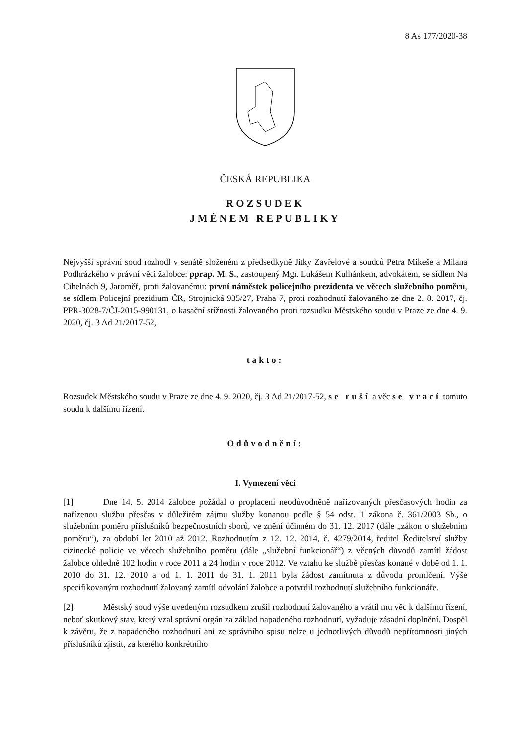8 As 177/2020-38
ČESKÁ REPUBLIKA
ROZSUDEK
JMÉNEM REPUBLIKY
Nejvyšší správní soud rozhodl v senátě složeném z předsedkyně Jitky Zavřelové a soudců Petra Mikeše a Milana Podhrázkého v právní věci žalobce: pprap. M. S., zastoupený Mgr. Lukášem Kulhánkem, advokátem, se sídlem Na Cihelnách 9, Jaroměř, proti žalovanému: první náměstek policejního prezidenta ve věcech služebního poměru, se sídlem Policejní prezidium ČR, Strojnická 935/27, Praha 7, proti rozhodnutí žalovaného ze dne 2. 8. 2017, čj. PPR-3028-7/ČJ-2015-990131, o kasační stížnosti žalovaného proti rozsudku Městského soudu v Praze ze dne 4. 9. 2020, čj. 3 Ad 21/2017-52,
takto:
Rozsudek Městského soudu v Praze ze dne 4. 9. 2020, čj. 3 Ad 21/2017-52, se ruší a věc se vrací tomuto soudu k dalšímu řízení.
Odůvodnění:
I. Vymezení věci
[1] Dne 14. 5. 2014 žalobce požádal o proplacení neodůvodněně nařizovaných přesčasových hodin za nařízenou službu přesčas v důležitém zájmu služby konanou podle § 54 odst. 1 zákona č. 361/2003 Sb., o služebním poměru příslušníků bezpečnostních sborů, ve znění účinném do 31. 12. 2017 (dále „zákon o služebním poměru“), za období let 2010 až 2012. Rozhodnutím z 12. 12. 2014, č. 4279/2014, ředitel Ředitelství služby cizinecké policie ve věcech služebního poměru (dále „služební funkcionář“) z věcných důvodů zamítl žádost žalobce ohledně 102 hodin v roce 2011 a 24 hodin v roce 2012. Ve vztahu ke službě přesčas konané v době od 1. 1. 2010 do 31. 12. 2010 a od 1. 1. 2011 do 31. 1. 2011 byla žádost zamítnuta z důvodu promlčení. Výše specifikovaným rozhodnutí žalovaný zamítl odvolání žalobce a potvrdil rozhodnutí služebního funkcionáře.
[2] Městský soud výše uvedeným rozsudkem zrušil rozhodnutí žalovaného a vrátil mu věc k dalšímu řízení, neboť skutkový stav, který vzal správní orgán za základ napadeného rozhodnutí, vyžaduje zásadní doplnění. Dospěl k závěru, že z napadeného rozhodnutí ani ze správního spisu nelze u jednotlivých důvodů nepřítomnosti jiných příslušníků zjistit, za kterého konkrétního